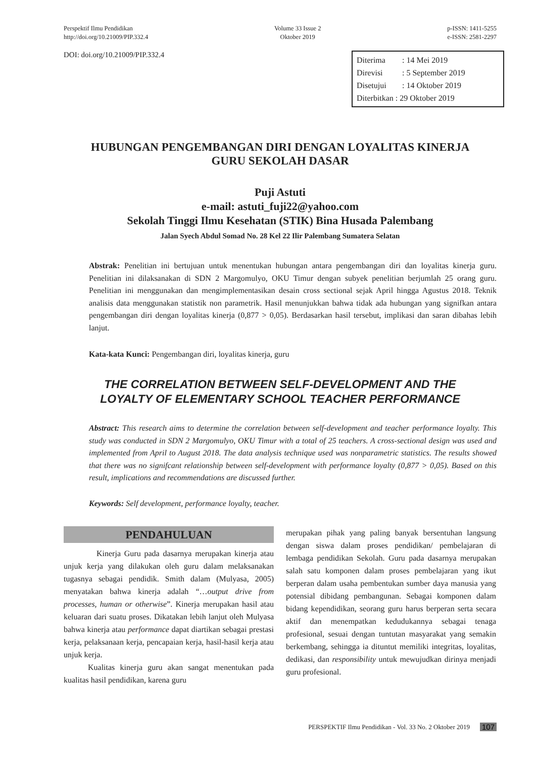Perspektif Ilmu Pendidikan
http://doi.org/10.21009/PIP.332.4
Volume 33 Issue 2
Oktober 2019
p-ISSN: 1411-5255
e-ISSN: 2581-2297
DOI: doi.org/10.21009/PIP.332.4
Diterima: 14 Mei 2019
Direvisi: 5 September 2019
Disetujui: 14 Oktober 2019
Diterbitkan : 29 Oktober 2019
HUBUNGAN PENGEMBANGAN DIRI DENGAN LOYALITAS KINERJA
GURU SEKOLAH DASAR
Puji Astuti
e-mail: astuti_fuji22@yahoo.com
Sekolah Tinggi Ilmu Kesehatan (STIK) Bina Husada Palembang
Jalan Syech Abdul Somad No. 28 Kel 22 Ilir Palembang Sumatera Selatan
Abstrak: Penelitian ini bertujuan untuk menentukan hubungan antara pengembangan diri dan loyalitas kinerja guru. Penelitian ini dilaksanakan di SDN 2 Margomulyo, OKU Timur dengan subyek penelitian berjumlah 25 orang guru. Penelitian ini menggunakan dan mengimplementasikan desain cross sectional sejak April hingga Agustus 2018. Teknik analisis data menggunakan statistik non parametrik. Hasil menunjukkan bahwa tidak ada hubungan yang signifkan antara pengembangan diri dengan loyalitas kinerja (0,877 > 0,05). Berdasarkan hasil tersebut, implikasi dan saran dibahas lebih lanjut.
Kata-kata Kunci: Pengembangan diri, loyalitas kinerja, guru
THE CORRELATION BETWEEN SELF-DEVELOPMENT AND THE
LOYALTY OF ELEMENTARY SCHOOL TEACHER PERFORMANCE
Abstract: This research aims to determine the correlation between self-development and teacher performance loyalty. This study was conducted in SDN 2 Margomulyo, OKU Timur with a total of 25 teachers. A cross-sectional design was used and implemented from April to August 2018. The data analysis technique used was nonparametric statistics. The results showed that there was no signifcant relationship between self-development with performance loyalty (0,877 > 0,05). Based on this result, implications and recommendations are discussed further.
Keywords: Self development, performance loyalty, teacher.
PENDAHULUAN
Kinerja Guru pada dasarnya merupakan kinerja atau unjuk kerja yang dilakukan oleh guru dalam melaksanakan tugasnya sebagai pendidik. Smith dalam (Mulyasa, 2005) menyatakan bahwa kinerja adalah “…output drive from processes, human or otherwise”. Kinerja merupakan hasil atau keluaran dari suatu proses. Dikatakan lebih lanjut oleh Mulyasa bahwa kinerja atau performance dapat diartikan sebagai prestasi kerja, pelaksanaan kerja, pencapaian kerja, hasil-hasil kerja atau unjuk kerja.
Kualitas kinerja guru akan sangat menentukan pada kualitas hasil pendidikan, karena guru
merupakan pihak yang paling banyak bersentuhan langsung dengan siswa dalam proses pendidikan/ pembelajaran di lembaga pendidikan Sekolah. Guru pada dasarnya merupakan salah satu komponen dalam proses pembelajaran yang ikut berperan dalam usaha pembentukan sumber daya manusia yang potensial dibidang pembangunan. Sebagai komponen dalam bidang kependidikan, seorang guru harus berperan serta secara aktif dan menempatkan kedudukannya sebagai tenaga profesional, sesuai dengan tuntutan masyarakat yang semakin berkembang, sehingga ia dituntut memiliki integritas, loyalitas, dedikasi, dan responsibility untuk mewujudkan dirinya menjadi guru profesional.
PERSPEKTIF Ilmu Pendidikan - Vol. 33 No. 2 Oktober 2019 107